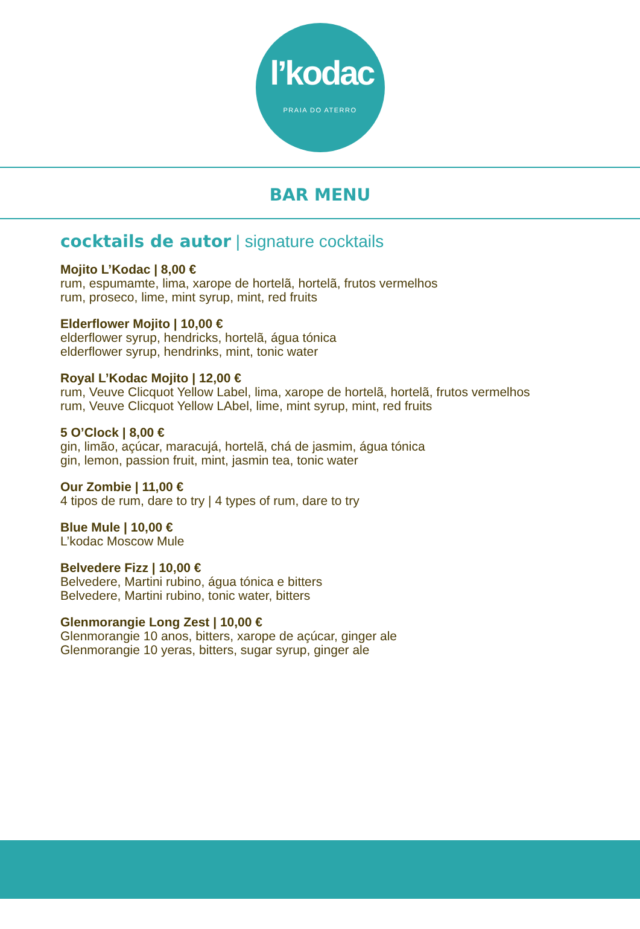l’kodac
PRAIA DO ATERRO
BAR MENU
cocktails de autor | signature cocktails
Mojito L’Kodac | 8,00 €
rum, espumamte, lima, xarope de hortelã, hortelã, frutos vermelhos
rum, proseco, lime, mint syrup, mint, red fruits
Elderflower Mojito | 10,00 €
elderflower syrup, hendricks, hortelã, água tónica
elderflower syrup, hendrinks, mint, tonic water
Royal L’Kodac Mojito | 12,00 €
rum, Veuve Clicquot Yellow Label, lima, xarope de hortelã, hortelã, frutos vermelhos
rum, Veuve Clicquot Yellow LAbel, lime, mint syrup, mint, red fruits
5 O’Clock | 8,00 €
gin, limão, açúcar, maracujá, hortelã, chá de jasmim, água tónica
gin, lemon, passion fruit, mint, jasmin tea, tonic water
Our Zombie | 11,00 €
4 tipos de rum, dare to try | 4 types of rum, dare to try
Blue Mule | 10,00 €
L’kodac Moscow Mule
Belvedere Fizz | 10,00 €
Belvedere, Martini rubino, água tónica e bitters
Belvedere, Martini rubino, tonic water, bitters
Glenmorangie Long Zest | 10,00 €
Glenmorangie 10 anos, bitters, xarope de açúcar, ginger ale
Glenmorangie 10 yeras, bitters, sugar syrup, ginger ale